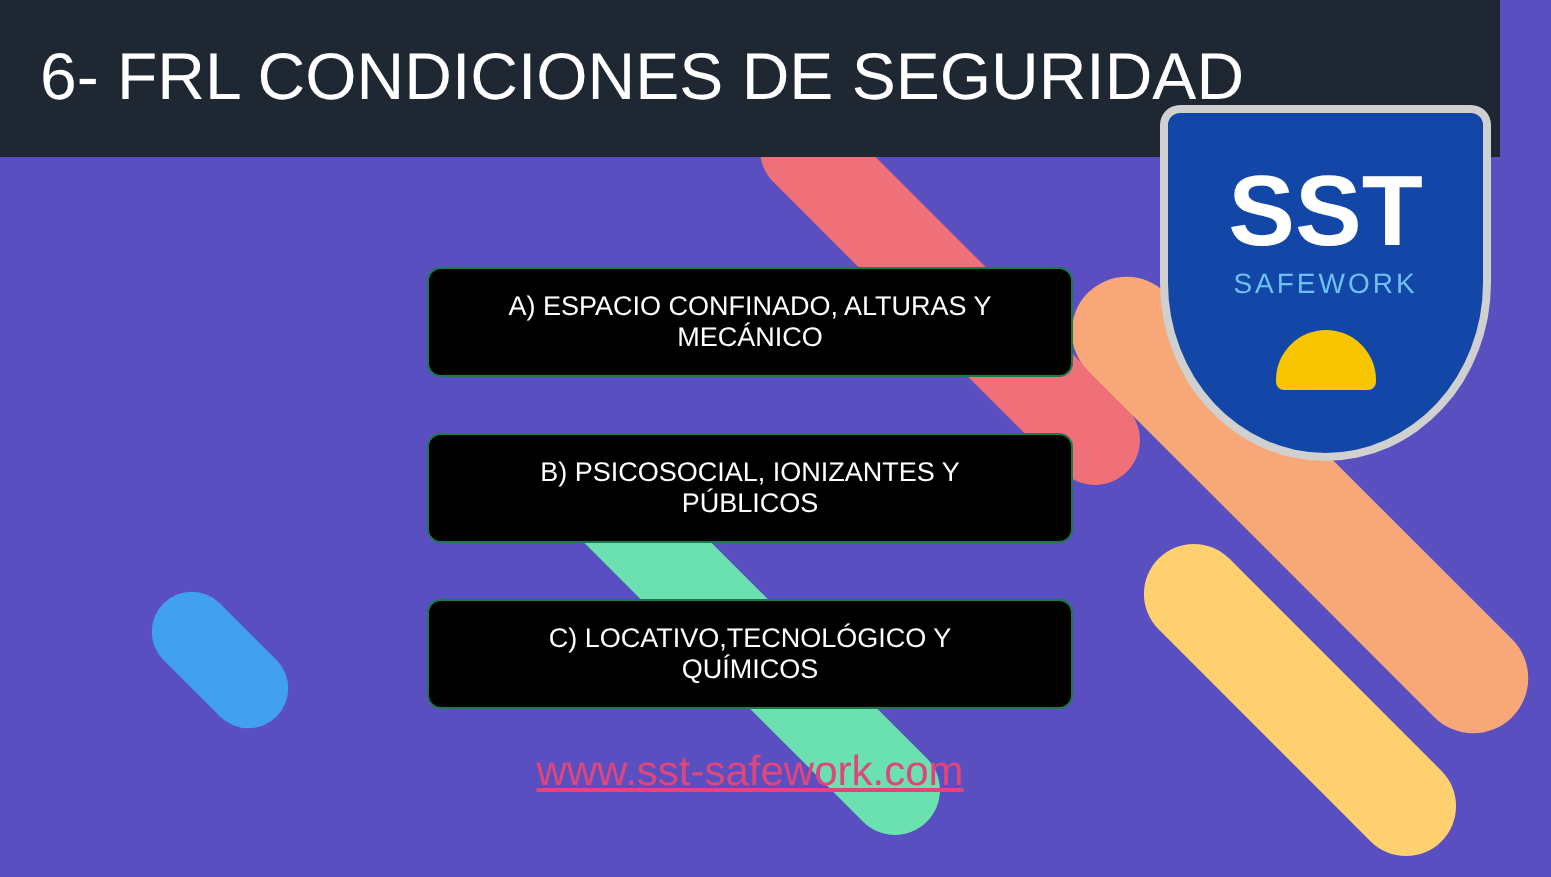6- FRL CONDICIONES DE SEGURIDAD
SST
SAFEWORK
A) ESPACIO CONFINADO, ALTURAS Y MECÁNICO
B) PSICOSOCIAL, IONIZANTES Y PÚBLICOS
C) LOCATIVO,TECNOLÓGICO Y QUÍMICOS
www.sst-safework.com